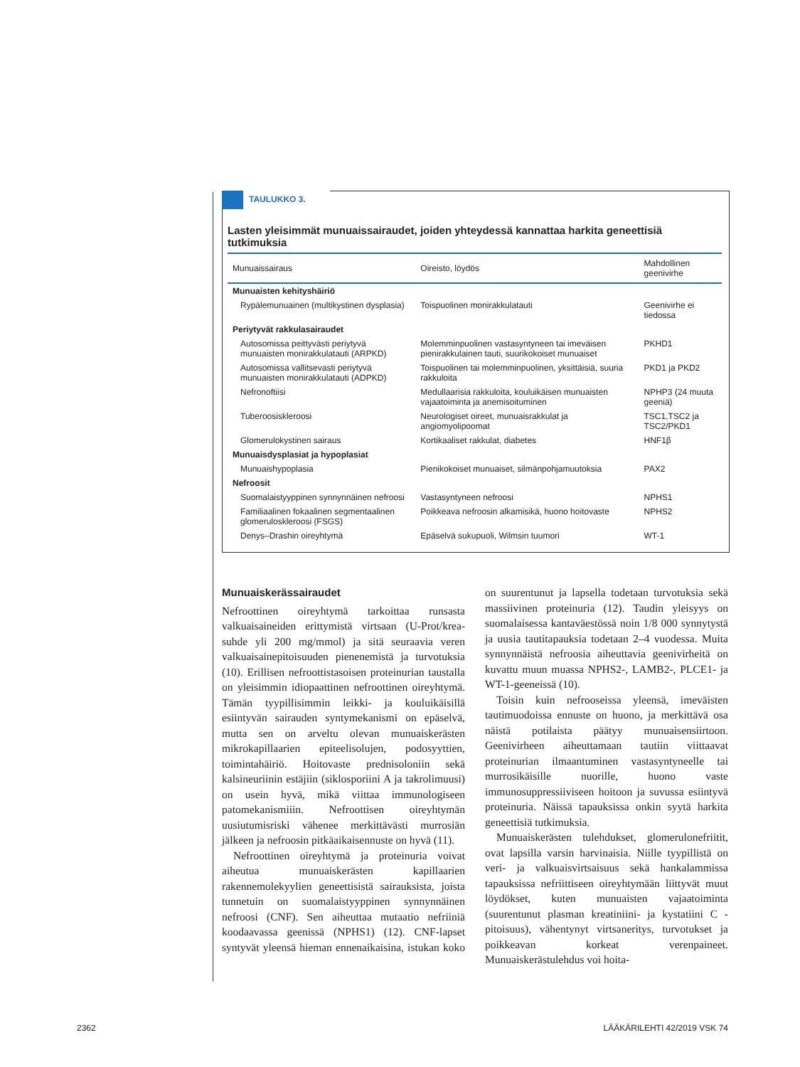TAULUKKO 3.
Lasten yleisimmät munuaissairaudet, joiden yhteydessä kannattaa harkita geneettisiä tutkimuksia
| Munuaissairaus | Oireisto, löydös | Mahdollinen geenivirhe |
| --- | --- | --- |
| Munuaisten kehityshäiriö | | |
| Rypälemunuainen (multikystinen dysplasia) | Toispuolinen monirakkulatauti | Geenivirhe ei tiedossa |
| Periytyvät rakkulasairaudet | | |
| Autosomissa peittyvästi periytyvä munuaisten monirakkulatauti (ARPKD) | Molemminpuolinen vastasyntyneen tai imeväisen pienirakkulainen tauti, suurikokoiset munuaiset | PKHD1 |
| Autosomissa vallitsevasti periytyvä munuaisten monirakkulatauti (ADPKD) | Toispuolinen tai molemminpuolinen, yksittäisiä, suuria rakkuloita | PKD1 ja PKD2 |
| Nefronoftiisi | Medullaarisia rakkuloita, kouluikäisen munuaisten vajaatoiminta ja anemisoituminen | NPHP3 (24 muuta geeniä) |
| Tuberoosiskleroosi | Neurologiset oireet, munuaisrakkulat ja angiomyolipoomat | TSC1,TSC2 ja TSC2/PKD1 |
| Glomerulokystinen sairaus | Kortikaaliset rakkulat, diabetes | HNF1β |
| Munuaisdysplasiat ja hypoplasiat | | |
| Munuaishypoplasia | Pienikokoiset munuaiset, silmänpohjamuutoksia | PAX2 |
| Nefroosit | | |
| Suomalaistyyppinen synnynnäinen nefroosi | Vastasyntyneen nefroosi | NPHS1 |
| Familiaalinen fokaalinen segmentaalinen glomeruloskleroosi (FSGS) | Poikkeava nefroosin alkamisikä, huono hoitovaste | NPHS2 |
| Denys–Drashin oireyhtymä | Epäselvä sukupuoli, Wilmsin tuumori | WT-1 |
Munuaiskerässairaudet
Nefroottinen oireyhtymä tarkoittaa runsasta valkuaisaineiden erittymistä virtsaan (U-Prot/krea-suhde yli 200 mg/mmol) ja sitä seuraavia veren valkuaisainepitoisuuden pienenemistä ja turvotuksia (10). Erillisen nefroottistasoisen proteinurian taustalla on yleisimmin idiopaattinen nefroottinen oireyhtymä. Tämän tyypillisimmin leikki- ja kouluikäisillä esiintyvän sairauden syntymekanismi on epäselvä, mutta sen on arveltu olevan munuaiskerästen mikrokapillaarien epiteelisolujen, podosyyttien, toimintahäiriö. Hoitovaste prednisoloniin sekä kalsineuriinin estäjiin (siklosporiini A ja takrolimuusi) on usein hyvä, mikä viittaa immunologiseen patomekanismiiin. Nefroottisen oireyhtymän uusiutumisriski vähenee merkittävästi murrosiän jälkeen ja nefroosin pitkäaikaisennuste on hyvä (11).
Nefroottinen oireyhtymä ja proteinuria voivat aiheutua munuaiskerästen kapillaarien rakennemolekyylien geneettisistä sairauksista, joista tunnetuin on suomalaistyyppinen synnynnäinen nefroosi (CNF). Sen aiheuttaa mutaatio nefriiniä koodaavassa geenissä (NPHS1) (12). CNF-lapset syntyvät yleensä hieman ennenaikaisina, istukan koko on suurentunut ja lapsella todetaan turvotuksia sekä massiivinen proteinuria (12). Taudin yleisyys on suomalaisessa kantaväestössä noin 1/8 000 synnytystä ja uusia tautitapauksia todetaan 2–4 vuodessa. Muita synnynnäistä nefroosia aiheuttavia geenivirheitä on kuvattu muun muassa NPHS2-, LAMB2-, PLCE1- ja WT-1-geeneissä (10).
Toisin kuin nefrooseissa yleensä, imeväisten tautimuodoissa ennuste on huono, ja merkittävä osa näistä potilaista päätyy munuaisensiirtoon. Geenivirheen aiheuttamaan tautiin viittaavat proteinurian ilmaantuminen vastasyntyneelle tai murrosikäisille nuorille, huono vaste immunosuppressiiviseen hoitoon ja suvussa esiintyvä proteinuria. Näissä tapauksissa onkin syytä harkita geneettisiä tutkimuksia.
Munuaiskerästen tulehdukset, glomerulonefriitit, ovat lapsilla varsin harvinaisia. Niille tyypillistä on veri- ja valkuaisvirtsaisuus sekä hankalammissa tapauksissa nefriittiseen oireyhtymään liittyvät muut löydökset, kuten munuaisten vajaatoiminta (suurentunut plasman kreatiniini- ja kystatiini C -pitoisuus), vähentynyt virtsaneritys, turvotukset ja poikkeavan korkeat verenpaineet. Munuaiskerästulehdus voi hoita-
2362 LÄÄKÄRILEHTI 42/2019 VSK 74